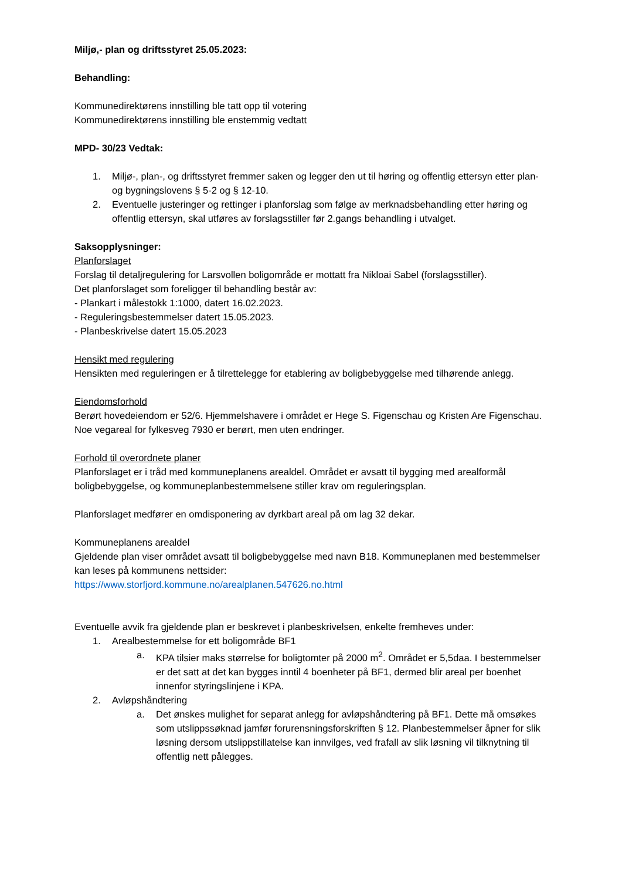Miljø,- plan og driftsstyret 25.05.2023:
Behandling:
Kommunedirektørens innstilling ble tatt opp til votering
Kommunedirektørens innstilling ble enstemmig vedtatt
MPD- 30/23 Vedtak:
1. Miljø-, plan-, og driftsstyret fremmer saken og legger den ut til høring og offentlig ettersyn etter plan- og bygningslovens § 5-2 og § 12-10.
2. Eventuelle justeringer og rettinger i planforslag som følge av merknadsbehandling etter høring og offentlig ettersyn, skal utføres av forslagsstiller før 2.gangs behandling i utvalget.
Saksopplysninger:
Planforslaget
Forslag til detaljregulering for Larsvollen boligområde er mottatt fra Nikloai Sabel (forslagsstiller).
Det planforslaget som foreligger til behandling består av:
- Plankart i målestokk 1:1000, datert 16.02.2023.
- Reguleringsbestemmelser datert 15.05.2023.
- Planbeskrivelse datert 15.05.2023
Hensikt med regulering
Hensikten med reguleringen er å tilrettelegge for etablering av boligbebyggelse med tilhørende anlegg.
Eiendomsforhold
Berørt hovedeiendom er 52/6. Hjemmelshavere i området er Hege S. Figenschau og Kristen Are Figenschau. Noe vegareal for fylkesveg 7930 er berørt, men uten endringer.
Forhold til overordnete planer
Planforslaget er i tråd med kommuneplanens arealdel. Området er avsatt til bygging med arealformål boligbebyggelse, og kommuneplanbestemmelsene stiller krav om reguleringsplan.
Planforslaget medfører en omdisponering av dyrkbart areal på om lag 32 dekar.
Kommuneplanens arealdel
Gjeldende plan viser området avsatt til boligbebyggelse med navn B18. Kommuneplanen med bestemmelser kan leses på kommunens nettsider:
https://www.storfjord.kommune.no/arealplanen.547626.no.html
Eventuelle avvik fra gjeldende plan er beskrevet i planbeskrivelsen, enkelte fremheves under:
1. Arealbestemmelse for ett boligområde BF1
a. KPA tilsier maks størrelse for boligtomter på 2000 m<sup>2</sup>. Området er 5,5daa. I bestemmelser er det satt at det kan bygges inntil 4 boenheter på BF1, dermed blir areal per boenhet innenfor styringslinjene i KPA.
2. Avløpshåndtering
a. Det ønskes mulighet for separat anlegg for avløpshåndtering på BF1. Dette må omsøkes som utslippssøknad jamfør forurensningsforskriften § 12. Planbestemmelser åpner for slik løsning dersom utslippstillatelse kan innvilges, ved frafall av slik løsning vil tilknytning til offentlig nett pålegges.